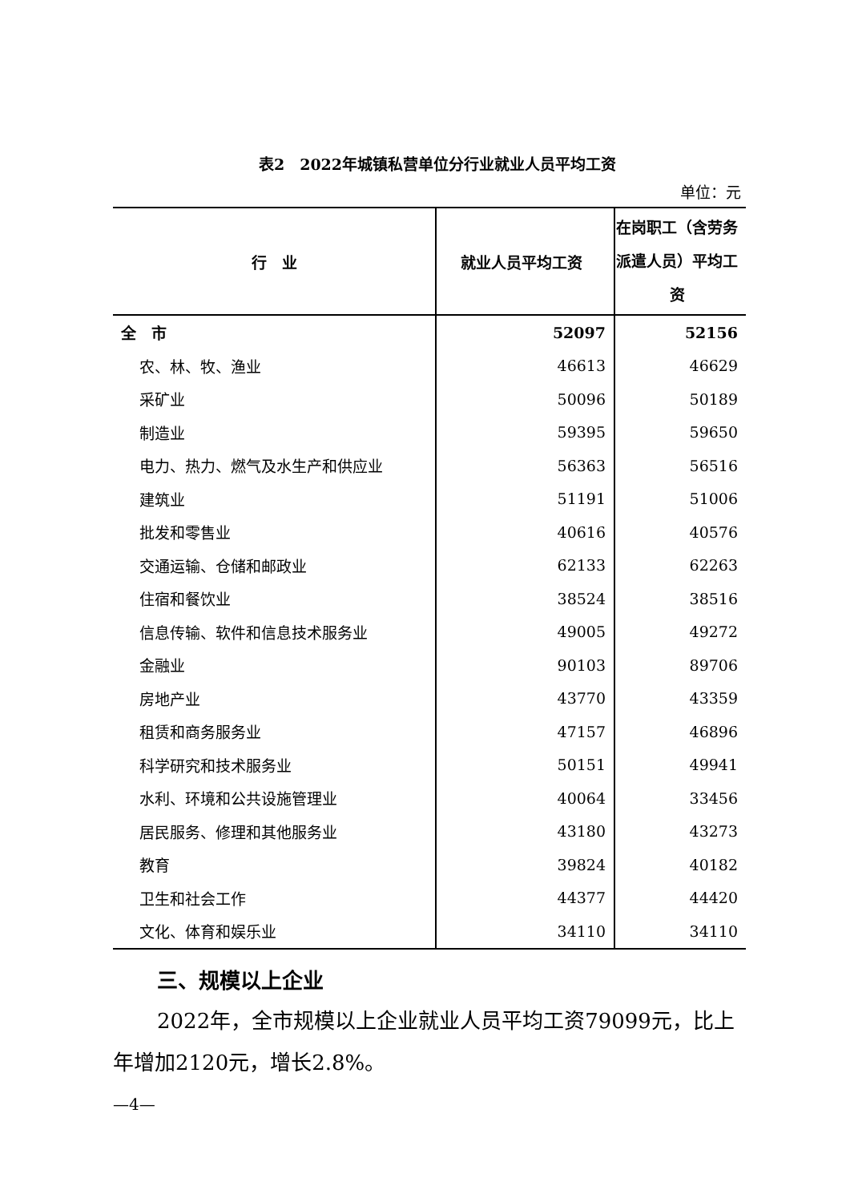表2　2022年城镇私营单位分行业就业人员平均工资
单位：元
| 行 业 | 就业人员平均工资 | 在岗职工（含劳务派遣人员）平均工资 |
| --- | --- | --- |
| 全 市 | 52097 | 52156 |
| 农、林、牧、渔业 | 46613 | 46629 |
| 采矿业 | 50096 | 50189 |
| 制造业 | 59395 | 59650 |
| 电力、热力、燃气及水生产和供应业 | 56363 | 56516 |
| 建筑业 | 51191 | 51006 |
| 批发和零售业 | 40616 | 40576 |
| 交通运输、仓储和邮政业 | 62133 | 62263 |
| 住宿和餐饮业 | 38524 | 38516 |
| 信息传输、软件和信息技术服务业 | 49005 | 49272 |
| 金融业 | 90103 | 89706 |
| 房地产业 | 43770 | 43359 |
| 租赁和商务服务业 | 47157 | 46896 |
| 科学研究和技术服务业 | 50151 | 49941 |
| 水利、环境和公共设施管理业 | 40064 | 33456 |
| 居民服务、修理和其他服务业 | 43180 | 43273 |
| 教育 | 39824 | 40182 |
| 卫生和社会工作 | 44377 | 44420 |
| 文化、体育和娱乐业 | 34110 | 34110 |
三、规模以上企业
2022年，全市规模以上企业就业人员平均工资79099元，比上年增加2120元，增长2.8%。
—4—